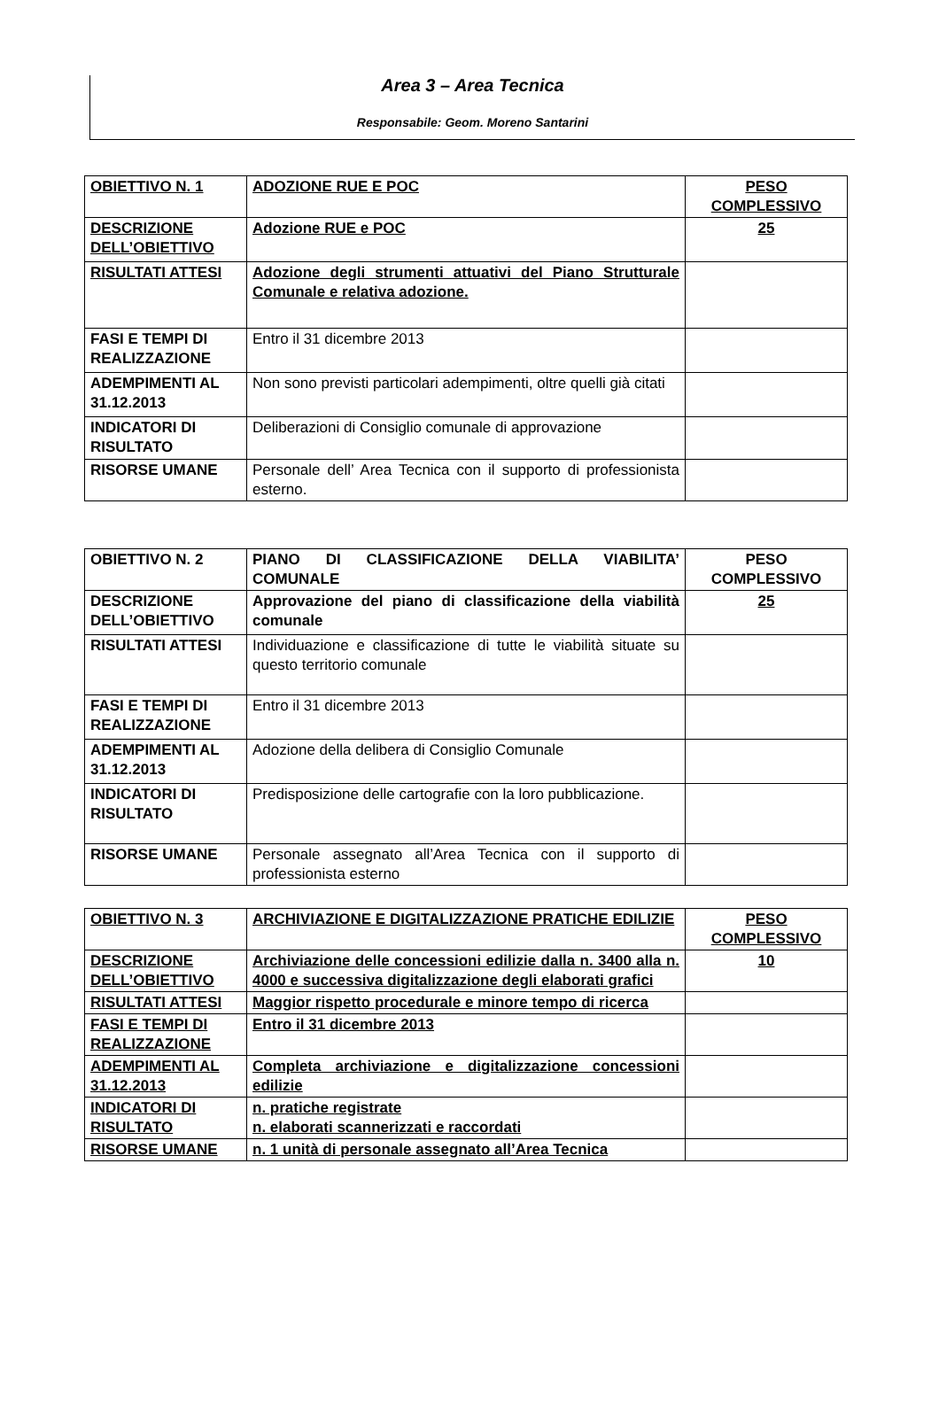Area 3 – Area Tecnica
Responsabile: Geom. Moreno Santarini
| OBIETTIVO N. 1 | ADOZIONE RUE E POC | PESO COMPLESSIVO |
| DESCRIZIONE DELL’OBIETTIVO | Adozione RUE e POC | 25 |
| RISULTATI ATTESI | Adozione degli strumenti attuativi del Piano Strutturale Comunale e relativa adozione. | |
| FASI E TEMPI DI REALIZZAZIONE | Entro il 31 dicembre 2013 | |
| ADEMPIMENTI AL 31.12.2013 | Non sono previsti particolari adempimenti, oltre quelli già citati | |
| INDICATORI DI RISULTATO | Deliberazioni di Consiglio comunale di approvazione | |
| RISORSE UMANE | Personale dell’ Area Tecnica con il supporto di professionista esterno. | |
| OBIETTIVO N. 2 | PIANO DI CLASSIFICAZIONE DELLA VIABILITA’ COMUNALE | PESO COMPLESSIVO |
| DESCRIZIONE DELL’OBIETTIVO | Approvazione del piano di classificazione della viabilità comunale | 25 |
| RISULTATI ATTESI | Individuazione e classificazione di tutte le viabilità situate su questo territorio comunale | |
| FASI E TEMPI DI REALIZZAZIONE | Entro il 31 dicembre 2013 | |
| ADEMPIMENTI AL 31.12.2013 | Adozione della delibera di Consiglio Comunale | |
| INDICATORI DI RISULTATO | Predisposizione delle cartografie con la loro pubblicazione. | |
| RISORSE UMANE | Personale assegnato all’Area Tecnica con il supporto di professionista esterno | |
| OBIETTIVO N. 3 | ARCHIVIAZIONE E DIGITALIZZAZIONE PRATICHE EDILIZIE | PESO COMPLESSIVO |
| DESCRIZIONE DELL’OBIETTIVO | Archiviazione delle concessioni edilizie dalla n. 3400 alla n. 4000 e successiva digitalizzazione degli elaborati grafici | 10 |
| RISULTATI ATTESI | Maggior rispetto procedurale e minore tempo di ricerca | |
| FASI E TEMPI DI REALIZZAZIONE | Entro il 31 dicembre 2013 | |
| ADEMPIMENTI AL 31.12.2013 | Completa archiviazione e digitalizzazione concessioni edilizie | |
| INDICATORI DI RISULTATO | n. pratiche registrate n. elaborati scannerizzati e raccordati | |
| RISORSE UMANE | n. 1 unità di personale assegnato all’Area Tecnica | |